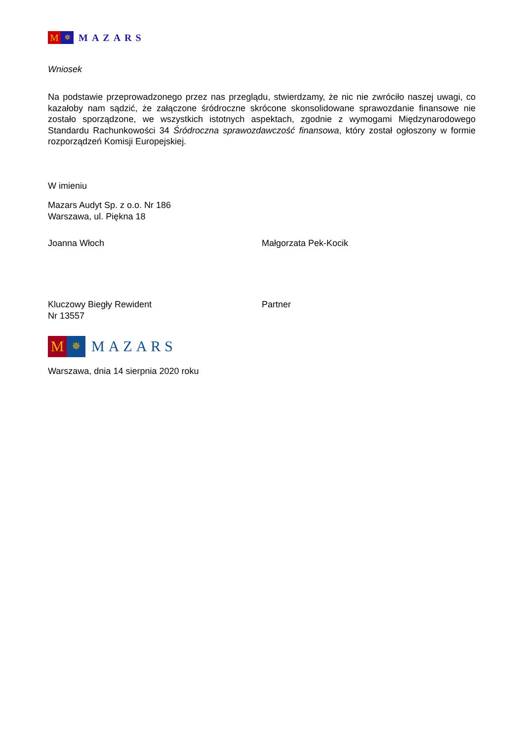M
✵
MAZARS
Wniosek
Na podstawie przeprowadzonego przez nas przeglądu, stwierdzamy, że nic nie zwróciło naszej uwagi, co kazałoby nam sądzić, że załączone śródroczne skrócone skonsolidowane sprawozdanie finansowe nie zostało sporządzone, we wszystkich istotnych aspektach, zgodnie z wymogami Międzynarodowego Standardu Rachunkowości 34 Śródroczna sprawozdawczość finansowa, który został ogłoszony w formie rozporządzeń Komisji Europejskiej.
W imieniu
Mazars Audyt Sp. z o.o. Nr 186
Warszawa, ul. Piękna 18
Joanna Włoch Małgorzata Pek-Kocik
Kluczowy Biegły Rewident
Nr 13557
Partner
M
✵
MAZARS
Warszawa, dnia 14 sierpnia 2020 roku